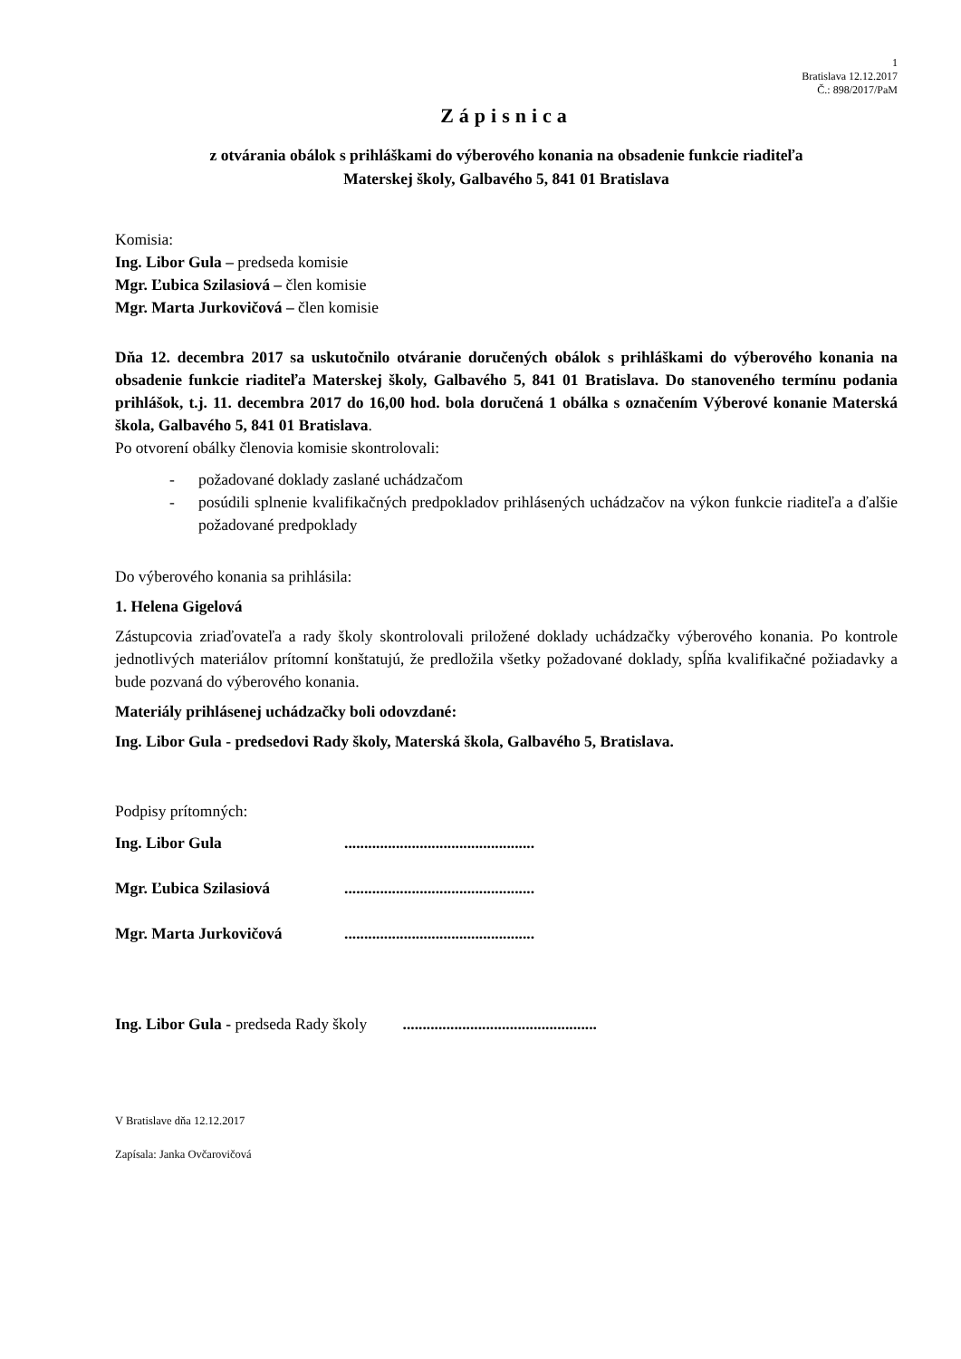1
Bratislava 12.12.2017
Č.: 898/2017/PaM
Zápisnica
z otvárania obálok s prihláškami do výberového konania na obsadenie funkcie riaditeľa
Materskej školy, Galbavého 5, 841 01 Bratislava
Komisia:
Ing. Libor Gula – predseda komisie
Mgr. Ľubica Szilasiová – člen komisie
Mgr. Marta Jurkovičová – člen komisie
Dňa 12. decembra 2017 sa uskutočnilo otváranie doručených obálok s prihláškami do výberového konania na obsadenie funkcie riaditeľa Materskej školy, Galbavého 5, 841 01 Bratislava. Do stanoveného termínu podania prihlášok, t.j. 11. decembra 2017 do 16,00 hod. bola doručená 1 obálka s označením Výberové konanie Materská škola, Galbavého 5, 841 01 Bratislava.
Po otvorení obálky členovia komisie skontrolovali:
- požadované doklady zaslané uchádzačom
- posúdili splnenie kvalifikačných predpokladov prihlásených uchádzačov na výkon funkcie riaditeľa a ďalšie požadované predpoklady
Do výberového konania sa prihlásila:
1. Helena Gigelová
Zástupcovia zriaďovateľa a rady školy skontrolovali priložené doklady uchádzačky výberového konania. Po kontrole jednotlivých materiálov prítomní konštatujú, že predložila všetky požadované doklady, spĺňa kvalifikačné požiadavky a bude pozvaná do výberového konania.
Materiály prihlásenej uchádzačky boli odovzdané:
Ing. Libor Gula - predsedovi Rady školy, Materská škola, Galbavého 5, Bratislava.
Podpisy prítomných:
Ing. Libor Gula................................................
Mgr. Ľubica Szilasiová................................................
Mgr. Marta Jurkovičová................................................
Ing. Libor Gula - predseda Rady školy .................................................
V Bratislave dňa 12.12.2017
Zapísala: Janka Ovčarovičová